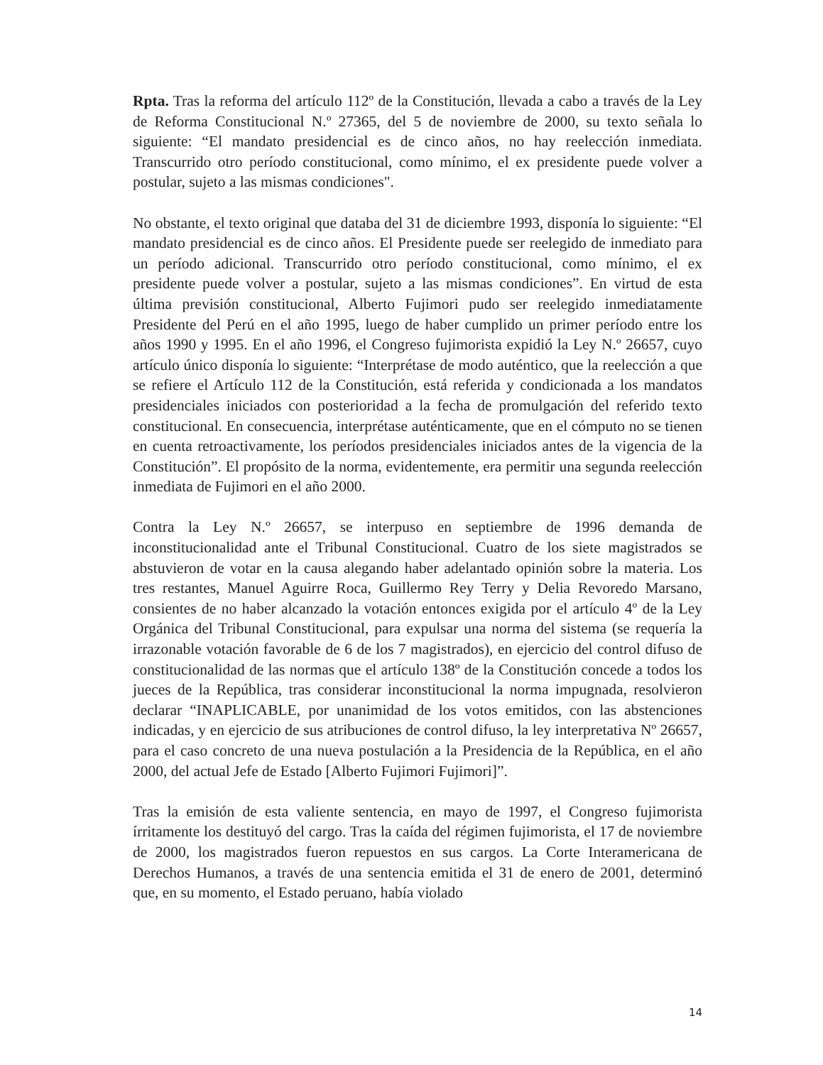Rpta. Tras la reforma del artículo 112º de la Constitución, llevada a cabo a través de la Ley de Reforma Constitucional N.º 27365, del 5 de noviembre de 2000, su texto señala lo siguiente: “El mandato presidencial es de cinco años, no hay reelección inmediata. Transcurrido otro período constitucional, como mínimo, el ex presidente puede volver a postular, sujeto a las mismas condiciones".
No obstante, el texto original que databa del 31 de diciembre 1993, disponía lo siguiente: “El mandato presidencial es de cinco años. El Presidente puede ser reelegido de inmediato para un período adicional. Transcurrido otro período constitucional, como mínimo, el ex presidente puede volver a postular, sujeto a las mismas condiciones”. En virtud de esta última previsión constitucional, Alberto Fujimori pudo ser reelegido inmediatamente Presidente del Perú en el año 1995, luego de haber cumplido un primer período entre los años 1990 y 1995. En el año 1996, el Congreso fujimorista expidió la Ley N.º 26657, cuyo artículo único disponía lo siguiente: “Interprétase de modo auténtico, que la reelección a que se refiere el Artículo 112 de la Constitución, está referida y condicionada a los mandatos presidenciales iniciados con posterioridad a la fecha de promulgación del referido texto constitucional. En consecuencia, interprétase auténticamente, que en el cómputo no se tienen en cuenta retroactivamente, los períodos presidenciales iniciados antes de la vigencia de la Constitución”. El propósito de la norma, evidentemente, era permitir una segunda reelección inmediata de Fujimori en el año 2000.
Contra la Ley N.º 26657, se interpuso en septiembre de 1996 demanda de inconstitucionalidad ante el Tribunal Constitucional. Cuatro de los siete magistrados se abstuvieron de votar en la causa alegando haber adelantado opinión sobre la materia. Los tres restantes, Manuel Aguirre Roca, Guillermo Rey Terry y Delia Revoredo Marsano, consientes de no haber alcanzado la votación entonces exigida por el artículo 4º de la Ley Orgánica del Tribunal Constitucional, para expulsar una norma del sistema (se requería la irrazonable votación favorable de 6 de los 7 magistrados), en ejercicio del control difuso de constitucionalidad de las normas que el artículo 138º de la Constitución concede a todos los jueces de la República, tras considerar inconstitucional la norma impugnada, resolvieron declarar “INAPLICABLE, por unanimidad de los votos emitidos, con las abstenciones indicadas, y en ejercicio de sus atribuciones de control difuso, la ley interpretativa Nº 26657, para el caso concreto de una nueva postulación a la Presidencia de la República, en el año 2000, del actual Jefe de Estado [Alberto Fujimori Fujimori]”.
Tras la emisión de esta valiente sentencia, en mayo de 1997, el Congreso fujimorista írritamente los destituyó del cargo. Tras la caída del régimen fujimorista, el 17 de noviembre de 2000, los magistrados fueron repuestos en sus cargos. La Corte Interamericana de Derechos Humanos, a través de una sentencia emitida el 31 de enero de 2001, determinó que, en su momento, el Estado peruano, había violado
14